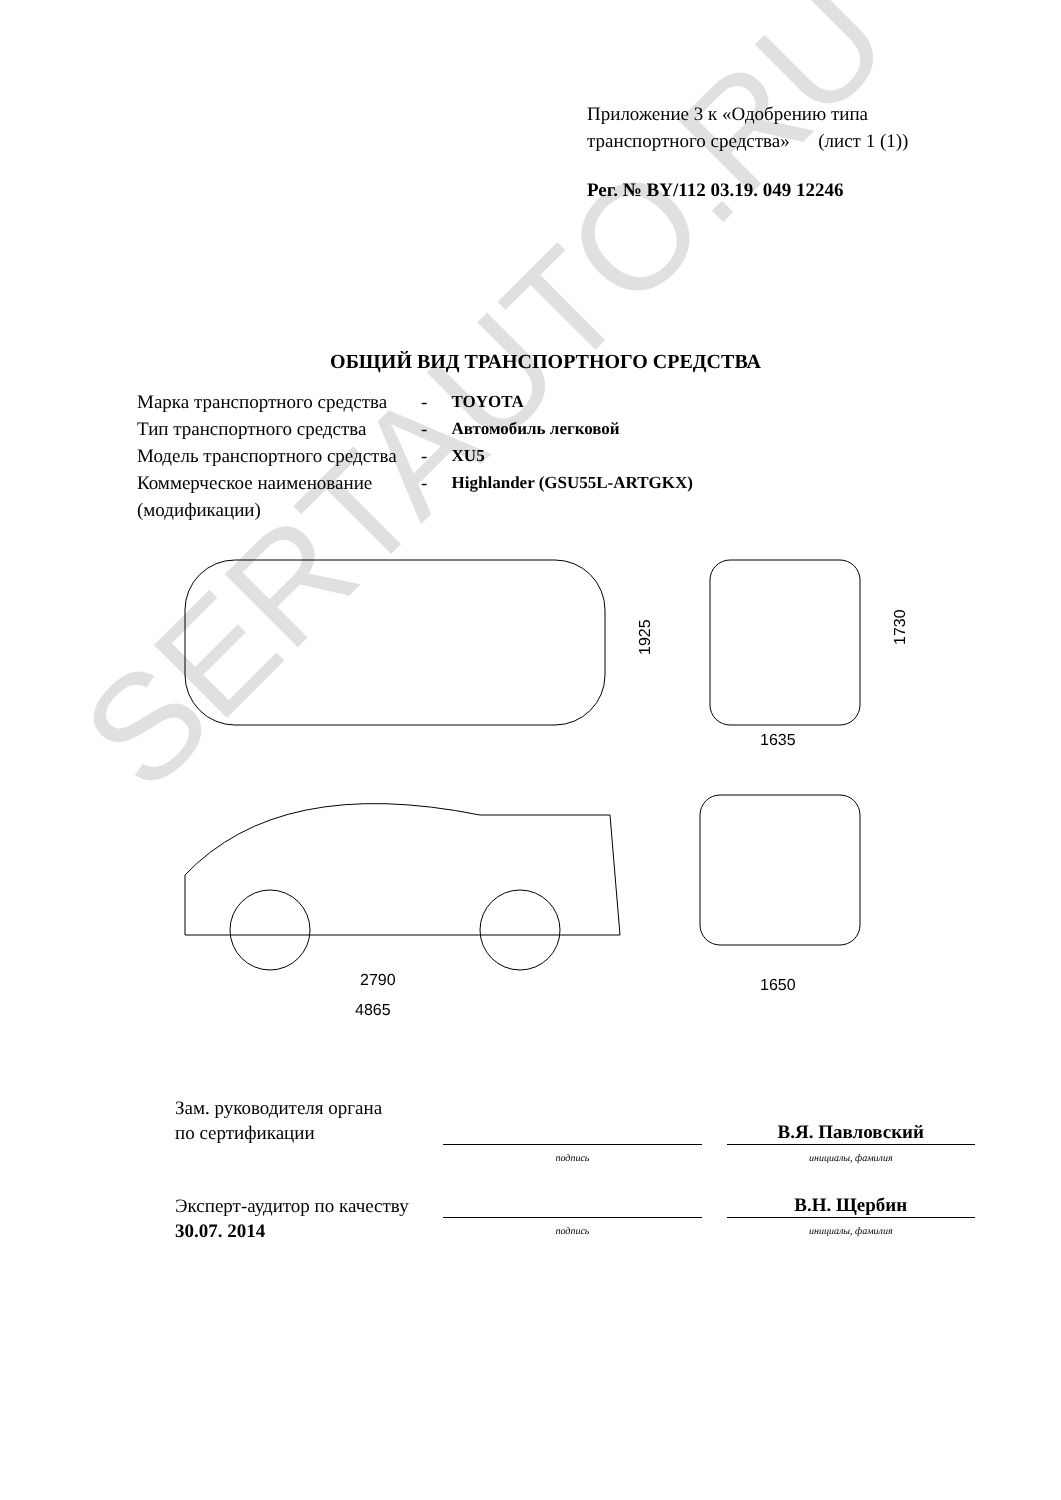Приложение 3 к «Одобрению типа
транспортного средства» (лист 1 (1))
Рег. № BY/112 03.19. 049 12246
ОБЩИЙ ВИД ТРАНСПОРТНОГО СРЕДСТВА
| Марка транспортного средства | - | TOYOTA |
| Тип транспортного средства | - | Автомобиль легковой |
| Модель транспортного средства | - | XU5 |
| Коммерческое наименование (модификации) | - | Highlander (GSU55L-ARTGKX) |
1925
1730
1635
2790
4865
1650
Зам. руководителя органа
по сертификации
В.Я. Павловский
подпись инициалы, фамилия
Эксперт-аудитор по качеству
В.Н. Щербин
30.07. 2014
подпись инициалы, фамилия
SERTAUTO.RU